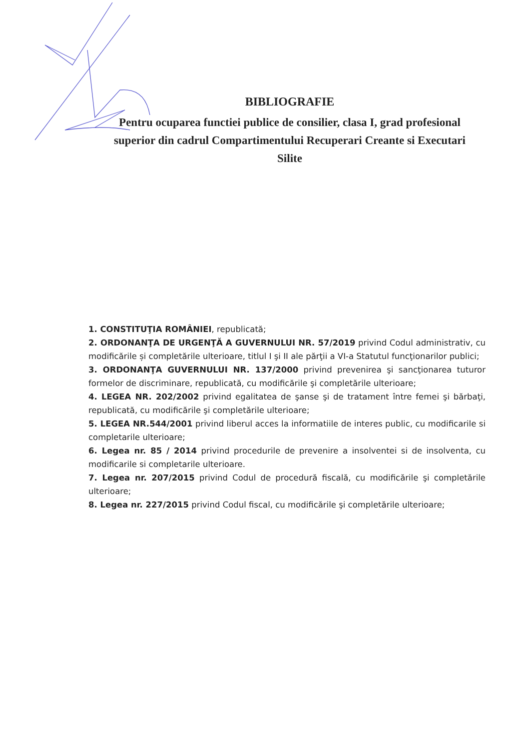BIBLIOGRAFIE
Pentru ocuparea functiei publice de consilier, clasa I, grad profesional superior din cadrul Compartimentului Recuperari Creante si Executari Silite
1. CONSTITUŢIA ROMÂNIEI, republicată;
2. ORDONANŢA DE URGENŢĂ A GUVERNULUI NR. 57/2019 privind Codul administrativ, cu modificările și completările ulterioare, titlul I şi II ale părţii a VI-a Statutul funcţionarilor publici;
3. ORDONANŢA GUVERNULUI NR. 137/2000 privind prevenirea şi sancţionarea tuturor formelor de discriminare, republicată, cu modificările şi completările ulterioare;
4. LEGEA NR. 202/2002 privind egalitatea de şanse şi de tratament între femei şi bărbaţi, republicată, cu modificările şi completările ulterioare;
5. LEGEA NR.544/2001 privind liberul acces la informatiile de interes public, cu modificarile si completarile ulterioare;
6. Legea nr. 85 / 2014 privind procedurile de prevenire a insolventei si de insolventa, cu modificarile si completarile ulterioare.
7. Legea nr. 207/2015 privind Codul de procedură fiscală, cu modificările şi completările ulterioare;
8. Legea nr. 227/2015 privind Codul fiscal, cu modificările şi completările ulterioare;